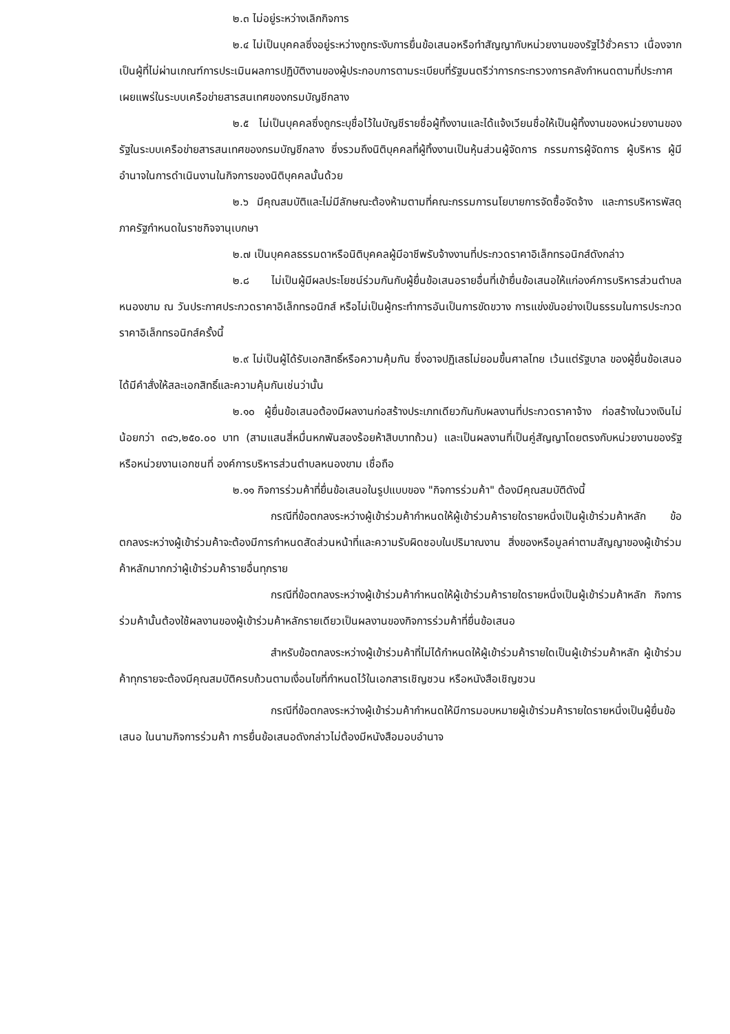๒.๓ ไม่อยู่ระหว่างเลิกกิจการ
๒.๔ ไม่เป็นบุคคลซึ่งอยู่ระหว่างถูกระงับการยื่นข้อเสนอหรือทำสัญญากับหน่วยงานของรัฐไว้ชั่วคราว เนื่องจากเป็นผู้ที่ไม่ผ่านเกณฑ์การประเมินผลการปฏิบัติงานของผู้ประกอบการตามระเบียบที่รัฐมนตรีว่าการกระทรวงการคลังกำหนดตามที่ประกาศเผยแพร่ในระบบเครือข่ายสารสนเทศของกรมบัญชีกลาง
๒.๕ ไม่เป็นบุคคลซึ่งถูกระบุชื่อไว้ในบัญชีรายชื่อผู้ทิ้งงานและได้แจ้งเวียนชื่อให้เป็นผู้ทิ้งงานของหน่วยงานของรัฐในระบบเครือข่ายสารสนเทศของกรมบัญชีกลาง ซึ่งรวมถึงนิติบุคคลที่ผู้ทิ้งงานเป็นหุ้นส่วนผู้จัดการ กรรมการผู้จัดการ ผู้บริหาร ผู้มีอำนาจในการดำเนินงานในกิจการของนิติบุคคลนั้นด้วย
๒.๖ มีคุณสมบัติและไม่มีลักษณะต้องห้ามตามที่คณะกรรมการนโยบายการจัดซื้อจัดจ้าง และการบริหารพัสดุภาครัฐกำหนดในราชกิจจานุเบกษา
๒.๗ เป็นบุคคลธรรมดาหรือนิติบุคคลผู้มีอาชีพรับจ้างงานที่ประกวดราคาอิเล็กทรอนิกส์ดังกล่าว
๒.๘ ไม่เป็นผู้มีผลประโยชน์ร่วมกันกับผู้ยื่นข้อเสนอรายอื่นที่เข้ายื่นข้อเสนอให้แก่องค์การบริหารส่วนตำบลหนองขาม ณ วันประกาศประกวดราคาอิเล็กทรอนิกส์ หรือไม่เป็นผู้กระทำการอันเป็นการขัดขวาง การแข่งขันอย่างเป็นธรรมในการประกวดราคาอิเล็กทรอนิกส์ครั้งนี้
๒.๙ ไม่เป็นผู้ได้รับเอกสิทธิ์หรือความคุ้มกัน ซึ่งอาจปฏิเสธไม่ยอมขึ้นศาลไทย เว้นแต่รัฐบาล ของผู้ยื่นข้อเสนอได้มีคำสั่งให้สละเอกสิทธิ์และความคุ้มกันเช่นว่านั้น
๒.๑๐ ผู้ยื่นข้อเสนอต้องมีผลงานก่อสร้างประเภทเดียวกันกับผลงานที่ประกวดราคาจ้าง ก่อสร้างในวงเงินไม่น้อยกว่า ๓๔๖,๒๕๐.๐๐ บาท (สามแสนสี่หมื่นหกพันสองร้อยห้าสิบบาทถ้วน) และเป็นผลงานที่เป็นคู่สัญญาโดยตรงกับหน่วยงานของรัฐ หรือหน่วยงานเอกชนที่ องค์การบริหารส่วนตำบลหนองขาม เชื่อถือ
๒.๑๑ กิจการร่วมค้าที่ยื่นข้อเสนอในรูปแบบของ "กิจการร่วมค้า" ต้องมีคุณสมบัติดังนี้
กรณีที่ข้อตกลงระหว่างผู้เข้าร่วมค้ากำหนดให้ผู้เข้าร่วมค้ารายใดรายหนึ่งเป็นผู้เข้าร่วมค้าหลัก ข้อตกลงระหว่างผู้เข้าร่วมค้าจะต้องมีการกำหนดสัดส่วนหน้าที่และความรับผิดชอบในปริมาณงาน สิ่งของหรือมูลค่าตามสัญญาของผู้เข้าร่วมค้าหลักมากกว่าผู้เข้าร่วมค้ารายอื่นทุกราย
กรณีที่ข้อตกลงระหว่างผู้เข้าร่วมค้ากำหนดให้ผู้เข้าร่วมค้ารายใดรายหนึ่งเป็นผู้เข้าร่วมค้าหลัก กิจการร่วมค้านั้นต้องใช้ผลงานของผู้เข้าร่วมค้าหลักรายเดียวเป็นผลงานของกิจการร่วมค้าที่ยื่นข้อเสนอ
สำหรับข้อตกลงระหว่างผู้เข้าร่วมค้าที่ไม่ได้กำหนดให้ผู้เข้าร่วมค้ารายใดเป็นผู้เข้าร่วมค้าหลัก ผู้เข้าร่วมค้าทุกรายจะต้องมีคุณสมบัติครบถ้วนตามเงื่อนไขที่กำหนดไว้ในเอกสารเชิญชวน หรือหนังสือเชิญชวน
กรณีที่ข้อตกลงระหว่างผู้เข้าร่วมค้ากำหนดให้มีการมอบหมายผู้เข้าร่วมค้ารายใดรายหนึ่งเป็นผู้ยื่นข้อเสนอ ในนามกิจการร่วมค้า การยื่นข้อเสนอดังกล่าวไม่ต้องมีหนังสือมอบอำนาจ